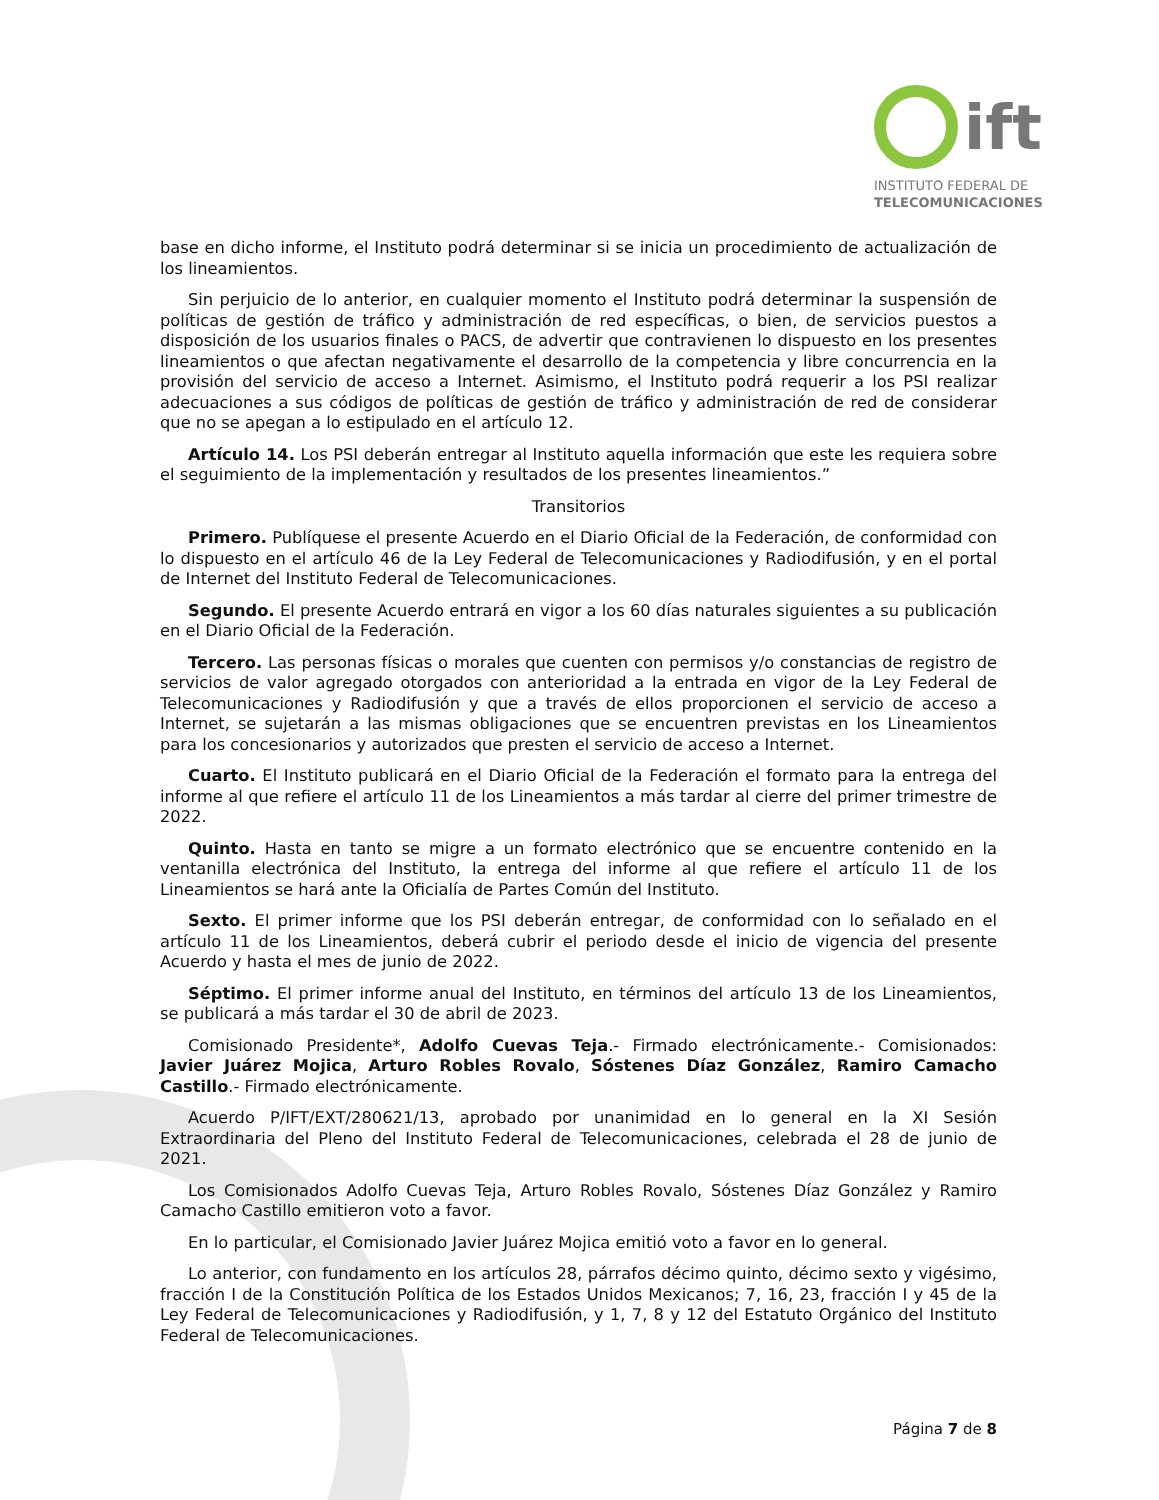ift
INSTITUTO FEDERAL DE
TELECOMUNICACIONES
base en dicho informe, el Instituto podrá determinar si se inicia un procedimiento de actualización de los lineamientos.
Sin perjuicio de lo anterior, en cualquier momento el Instituto podrá determinar la suspensión de políticas de gestión de tráfico y administración de red específicas, o bien, de servicios puestos a disposición de los usuarios finales o PACS, de advertir que contravienen lo dispuesto en los presentes lineamientos o que afectan negativamente el desarrollo de la competencia y libre concurrencia en la provisión del servicio de acceso a Internet. Asimismo, el Instituto podrá requerir a los PSI realizar adecuaciones a sus códigos de políticas de gestión de tráfico y administración de red de considerar que no se apegan a lo estipulado en el artículo 12.
Artículo 14. Los PSI deberán entregar al Instituto aquella información que este les requiera sobre el seguimiento de la implementación y resultados de los presentes lineamientos.”
Transitorios
Primero. Publíquese el presente Acuerdo en el Diario Oficial de la Federación, de conformidad con lo dispuesto en el artículo 46 de la Ley Federal de Telecomunicaciones y Radiodifusión, y en el portal de Internet del Instituto Federal de Telecomunicaciones.
Segundo. El presente Acuerdo entrará en vigor a los 60 días naturales siguientes a su publicación en el Diario Oficial de la Federación.
Tercero. Las personas físicas o morales que cuenten con permisos y/o constancias de registro de servicios de valor agregado otorgados con anterioridad a la entrada en vigor de la Ley Federal de Telecomunicaciones y Radiodifusión y que a través de ellos proporcionen el servicio de acceso a Internet, se sujetarán a las mismas obligaciones que se encuentren previstas en los Lineamientos para los concesionarios y autorizados que presten el servicio de acceso a Internet.
Cuarto. El Instituto publicará en el Diario Oficial de la Federación el formato para la entrega del informe al que refiere el artículo 11 de los Lineamientos a más tardar al cierre del primer trimestre de 2022.
Quinto. Hasta en tanto se migre a un formato electrónico que se encuentre contenido en la ventanilla electrónica del Instituto, la entrega del informe al que refiere el artículo 11 de los Lineamientos se hará ante la Oficialía de Partes Común del Instituto.
Sexto. El primer informe que los PSI deberán entregar, de conformidad con lo señalado en el artículo 11 de los Lineamientos, deberá cubrir el periodo desde el inicio de vigencia del presente Acuerdo y hasta el mes de junio de 2022.
Séptimo. El primer informe anual del Instituto, en términos del artículo 13 de los Lineamientos, se publicará a más tardar el 30 de abril de 2023.
Comisionado Presidente*, Adolfo Cuevas Teja.- Firmado electrónicamente.- Comisionados: Javier Juárez Mojica, Arturo Robles Rovalo, Sóstenes Díaz González, Ramiro Camacho Castillo.- Firmado electrónicamente.
Acuerdo P/IFT/EXT/280621/13, aprobado por unanimidad en lo general en la XI Sesión Extraordinaria del Pleno del Instituto Federal de Telecomunicaciones, celebrada el 28 de junio de 2021.
Los Comisionados Adolfo Cuevas Teja, Arturo Robles Rovalo, Sóstenes Díaz González y Ramiro Camacho Castillo emitieron voto a favor.
En lo particular, el Comisionado Javier Juárez Mojica emitió voto a favor en lo general.
Lo anterior, con fundamento en los artículos 28, párrafos décimo quinto, décimo sexto y vigésimo, fracción I de la Constitución Política de los Estados Unidos Mexicanos; 7, 16, 23, fracción I y 45 de la Ley Federal de Telecomunicaciones y Radiodifusión, y 1, 7, 8 y 12 del Estatuto Orgánico del Instituto Federal de Telecomunicaciones.
Página 7 de 8